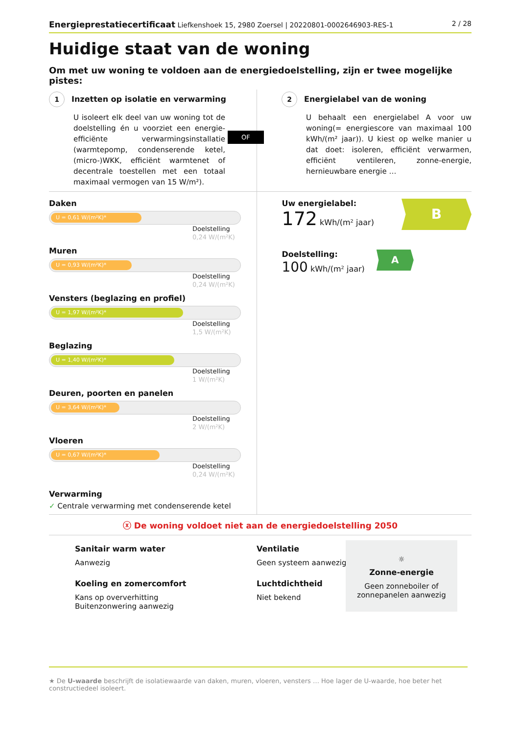Energieprestatiecertificaat Liefkenshoek 15, 2980 Zoersel | 20220801-0002646903-RES-1
2 / 28
Huidige staat van de woning
Om met uw woning te voldoen aan de energiedoelstelling, zijn er twee mogelijke pistes:
1 Inzetten op isolatie en verwarming
U isoleert elk deel van uw woning tot de doelstelling én u voorziet een energie-efficiënte verwarmingsinstallatie (warmtepomp, condenserende ketel, (micro-)WKK, efficiënt warmtenet of decentrale toestellen met een totaal maximaal vermogen van 15 W/m²).
OF
2 Energielabel van de woning
U behaalt een energielabel A voor uw woning(= energiescore van maximaal 100 kWh/(m² jaar)). U kiest op welke manier u dat doet: isoleren, efficiënt verwarmen, efficiënt ventileren, zonne-energie, hernieuwbare energie …
Daken
U = 0,61 W/(m²K)*
Doelstelling
0,24 W/(m²K)
Muren
U = 0,93 W/(m²K)*
Doelstelling
0,24 W/(m²K)
Vensters (beglazing en profiel)
U = 1,97 W/(m²K)*
Doelstelling
1,5 W/(m²K)
Beglazing
U = 1,40 W/(m²K)*
Doelstelling
1 W/(m²K)
Deuren, poorten en panelen
U = 3,64 W/(m²K)*
Doelstelling
2 W/(m²K)
Vloeren
U = 0,67 W/(m²K)*
Doelstelling
0,24 W/(m²K)
Verwarming
✓ Centrale verwarming met condenserende ketel
Uw energielabel:
172 kWh/(m² jaar)
B
Doelstelling:
100 kWh/(m² jaar)
A
ⓧ De woning voldoet niet aan de energiedoelstelling 2050
Sanitair warm water
Aanwezig
Koeling en zomercomfort
Kans op oververhitting
Buitenzonwering aanwezig
Ventilatie
Geen systeem aanwezig
Luchtdichtheid
Niet bekend
☼
Zonne-energie
Geen zonneboiler of zonnepanelen aanwezig
★ De U-waarde beschrijft de isolatiewaarde van daken, muren, vloeren, vensters … Hoe lager de U-waarde, hoe beter het constructiedeel isoleert.